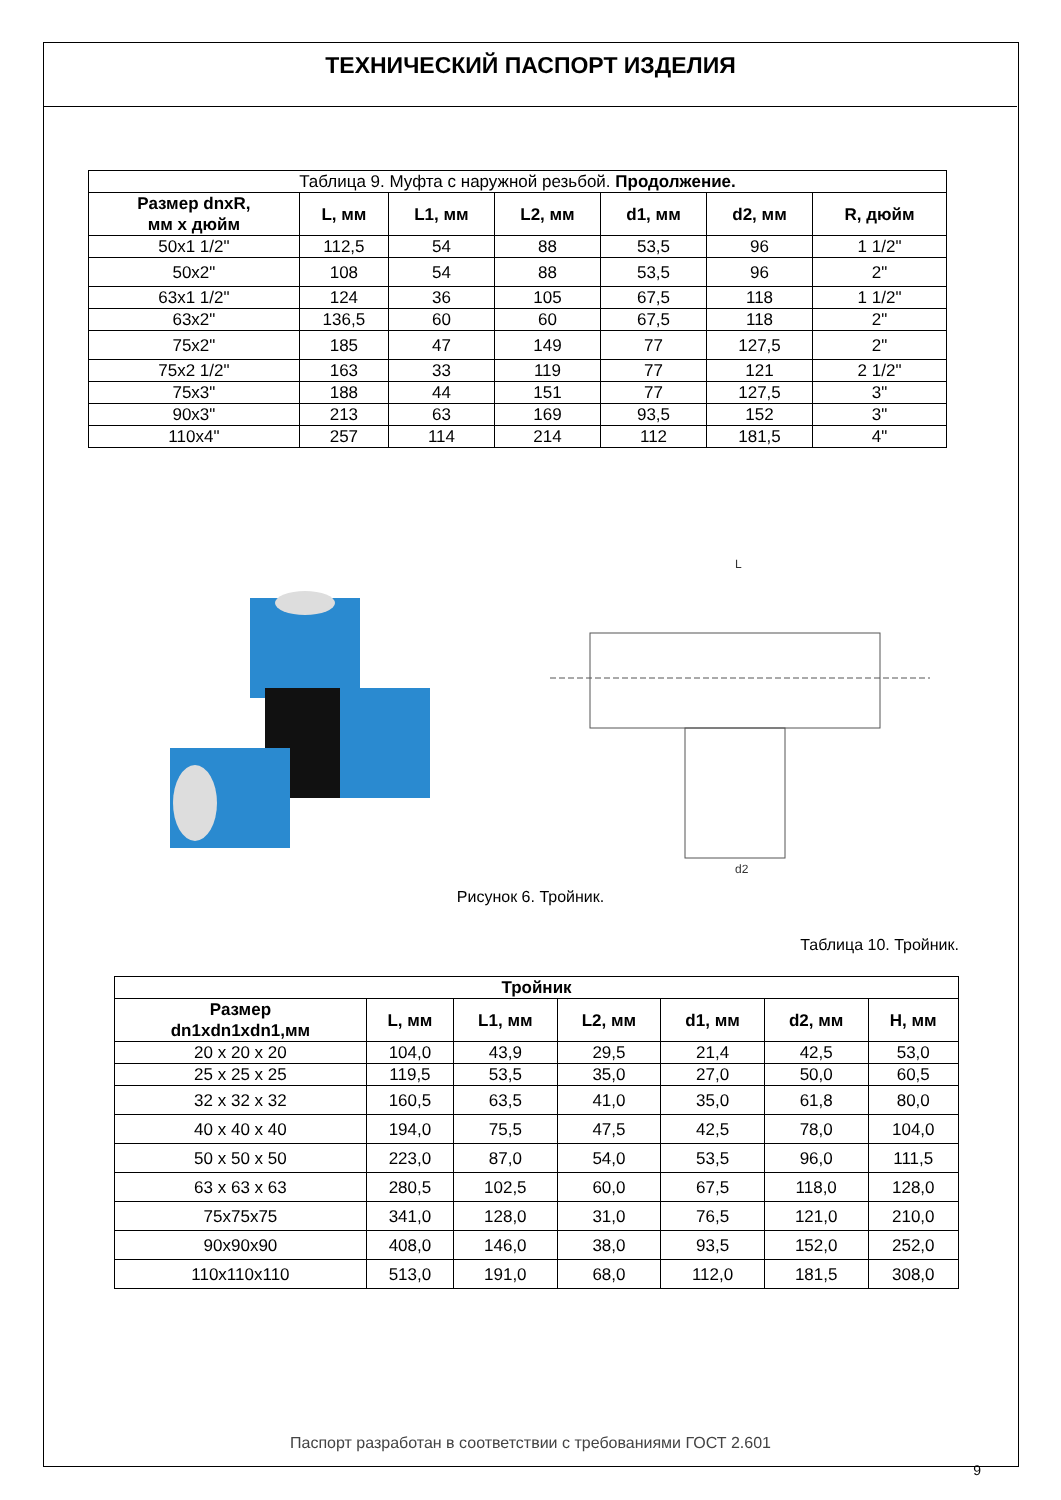ТЕХНИЧЕСКИЙ ПАСПОРТ ИЗДЕЛИЯ
| Таблица 9. Муфта с наружной резьбой. Продолжение. | | | | | | |
| Размер dnxR, мм х дюйм | L, мм | L1, мм | L2, мм | d1, мм | d2, мм | R, дюйм |
| 50х1 1/2" | 112,5 | 54 | 88 | 53,5 | 96 | 1 1/2" |
| 50х2" | 108 | 54 | 88 | 53,5 | 96 | 2" |
| 63х1 1/2" | 124 | 36 | 105 | 67,5 | 118 | 1 1/2" |
| 63х2" | 136,5 | 60 | 60 | 67,5 | 118 | 2" |
| 75х2" | 185 | 47 | 149 | 77 | 127,5 | 2" |
| 75х2 1/2" | 163 | 33 | 119 | 77 | 121 | 2 1/2" |
| 75х3" | 188 | 44 | 151 | 77 | 127,5 | 3" |
| 90х3" | 213 | 63 | 169 | 93,5 | 152 | 3" |
| 110х4" | 257 | 114 | 214 | 112 | 181,5 | 4" |
L
d2
Рисунок 6. Тройник.
Таблица 10. Тройник.
| Тройник | | | | | | |
| --- | --- | --- | --- | --- | --- | --- |
| Размер dn1xdn1xdn1,мм | L, мм | L1, мм | L2, мм | d1, мм | d2, мм | H, мм |
| 20 х 20 х 20 | 104,0 | 43,9 | 29,5 | 21,4 | 42,5 | 53,0 |
| 25 х 25 х 25 | 119,5 | 53,5 | 35,0 | 27,0 | 50,0 | 60,5 |
| 32 х 32 х 32 | 160,5 | 63,5 | 41,0 | 35,0 | 61,8 | 80,0 |
| 40 х 40 х 40 | 194,0 | 75,5 | 47,5 | 42,5 | 78,0 | 104,0 |
| 50 х 50 х 50 | 223,0 | 87,0 | 54,0 | 53,5 | 96,0 | 111,5 |
| 63 х 63 х 63 | 280,5 | 102,5 | 60,0 | 67,5 | 118,0 | 128,0 |
| 75х75х75 | 341,0 | 128,0 | 31,0 | 76,5 | 121,0 | 210,0 |
| 90х90х90 | 408,0 | 146,0 | 38,0 | 93,5 | 152,0 | 252,0 |
| 110х110х110 | 513,0 | 191,0 | 68,0 | 112,0 | 181,5 | 308,0 |
Паспорт разработан в соответствии с требованиями ГОСТ 2.601
9